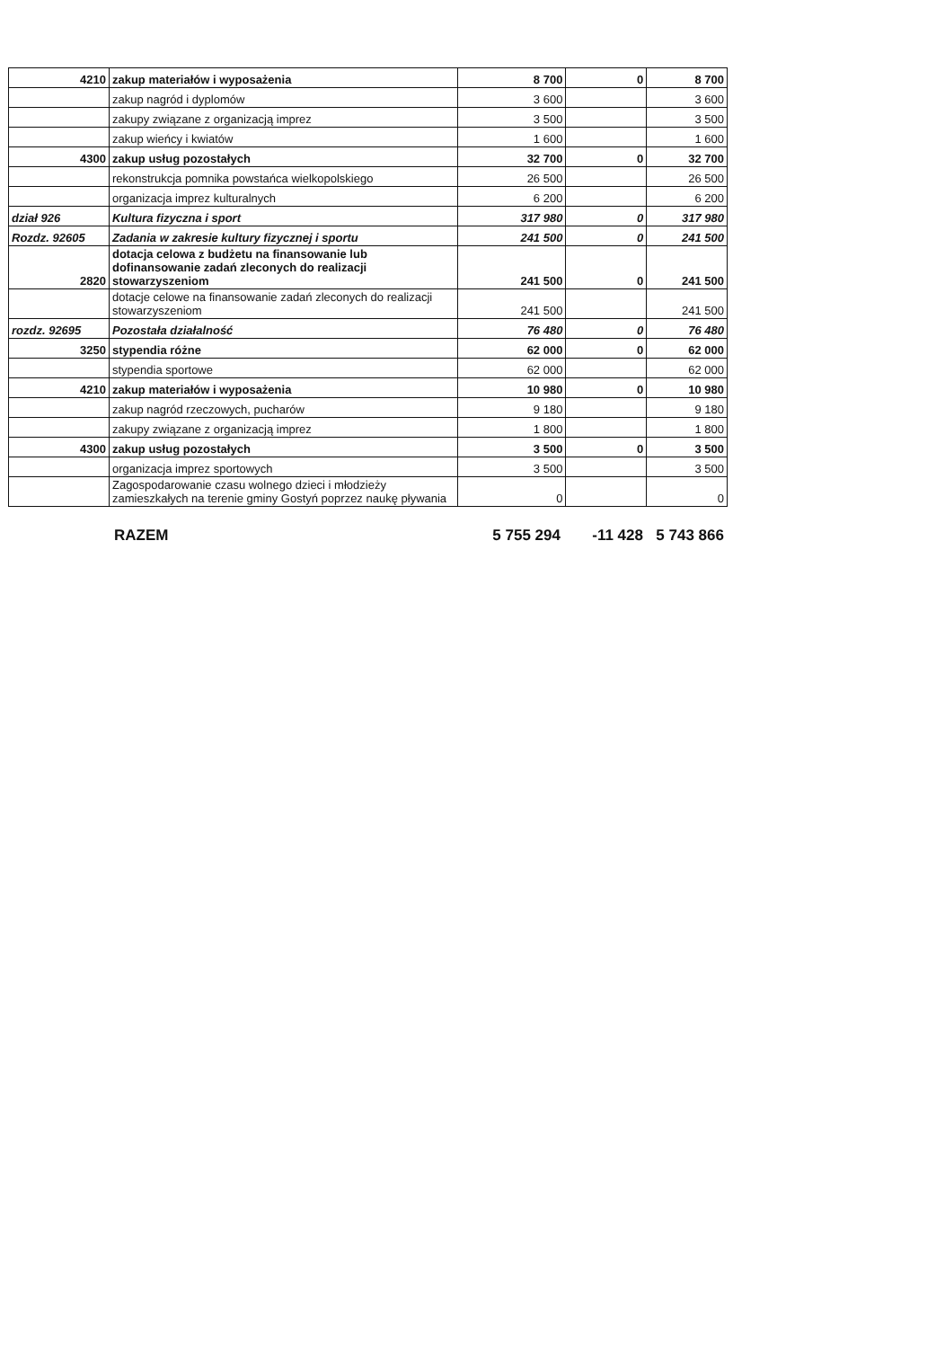| 4210 | zakup materiałów i wyposażenia | 8 700 | 0 | 8 700 |
| | zakup nagród i dyplomów | 3 600 | | 3 600 |
| | zakupy związane z organizacją imprez | 3 500 | | 3 500 |
| | zakup wieńcy i kwiatów | 1 600 | | 1 600 |
| 4300 | zakup usług pozostałych | 32 700 | 0 | 32 700 |
| | rekonstrukcja pomnika powstańca wielkopolskiego | 26 500 | | 26 500 |
| | organizacja imprez kulturalnych | 6 200 | | 6 200 |
| dział 926 | Kultura fizyczna i sport | 317 980 | 0 | 317 980 |
| Rozdz. 92605 | Zadania w zakresie kultury fizycznej i sportu | 241 500 | 0 | 241 500 |
| 2820 | dotacja celowa z budżetu na finansowanie lub dofinansowanie zadań zleconych do realizacji stowarzyszeniom | 241 500 | 0 | 241 500 |
| | dotacje celowe na finansowanie zadań zleconych do realizacji stowarzyszeniom | 241 500 | | 241 500 |
| rozdz. 92695 | Pozostała działalność | 76 480 | 0 | 76 480 |
| 3250 | stypendia różne | 62 000 | 0 | 62 000 |
| | stypendia sportowe | 62 000 | | 62 000 |
| 4210 | zakup materiałów i wyposażenia | 10 980 | 0 | 10 980 |
| | zakup nagród rzeczowych, pucharów | 9 180 | | 9 180 |
| | zakupy związane z organizacją imprez | 1 800 | | 1 800 |
| 4300 | zakup usług pozostałych | 3 500 | 0 | 3 500 |
| | organizacja imprez sportowych | 3 500 | | 3 500 |
| | Zagospodarowanie czasu wolnego dzieci i młodzieży zamieszkałych na terenie gminy Gostyń poprzez naukę pływania | 0 | | 0 |
RAZEM 5 755 294 -11 428 5 743 866